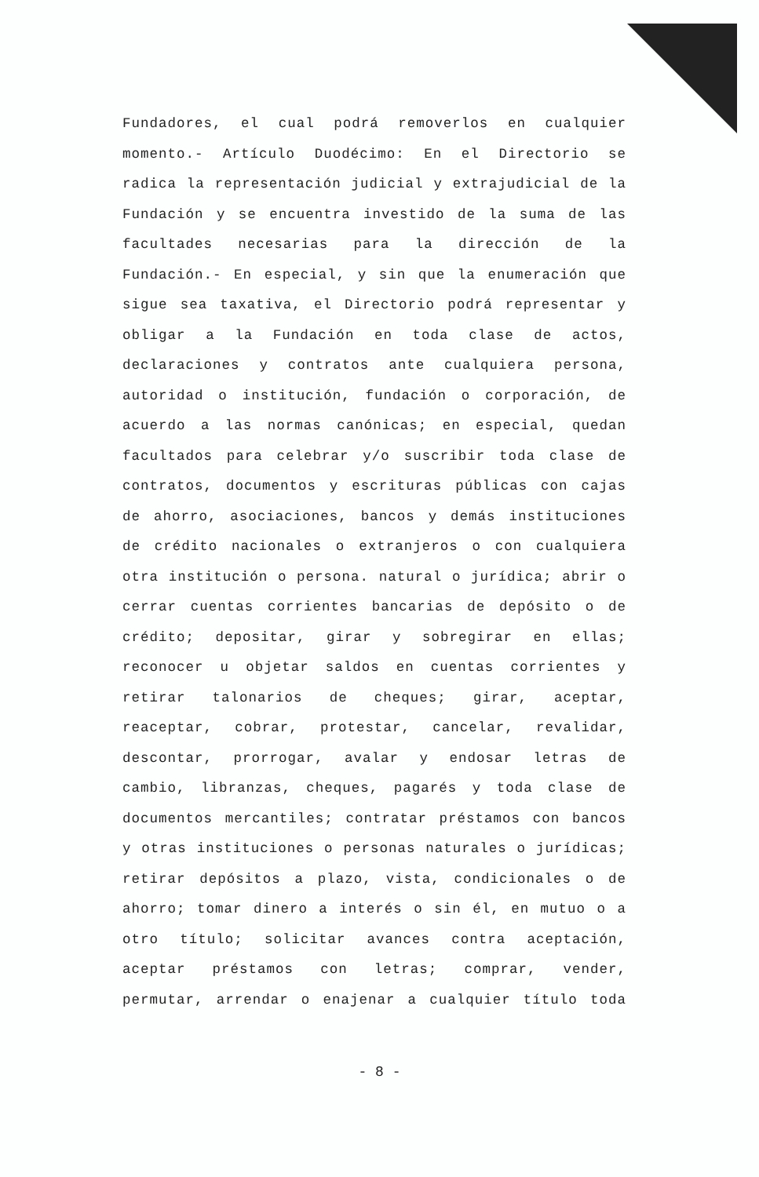Fundadores, el cual podrá removerlos en cualquier momento.- Artículo Duodécimo: En el Directorio se radica la representación judicial y extrajudicial de la Fundación y se encuentra investido de la suma de las facultades necesarias para la dirección de la Fundación.- En especial, y sin que la enumeración que sigue sea taxativa, el Directorio podrá representar y obligar a la Fundación en toda clase de actos, declaraciones y contratos ante cualquiera persona, autoridad o institución, fundación o corporación, de acuerdo a las normas canónicas; en especial, quedan facultados para celebrar y/o suscribir toda clase de contratos, documentos y escrituras públicas con cajas de ahorro, asociaciones, bancos y demás instituciones de crédito nacionales o extranjeros o con cualquiera otra institución o persona. natural o jurídica; abrir o cerrar cuentas corrientes bancarias de depósito o de crédito; depositar, girar y sobregirar en ellas; reconocer u objetar saldos en cuentas corrientes y retirar talonarios de cheques; girar, aceptar, reaceptar, cobrar, protestar, cancelar, revalidar, descontar, prorrogar, avalar y endosar letras de cambio, libranzas, cheques, pagarés y toda clase de documentos mercantiles; contratar préstamos con bancos y otras instituciones o personas naturales o jurídicas; retirar depósitos a plazo, vista, condicionales o de ahorro; tomar dinero a interés o sin él, en mutuo o a otro título; solicitar avances contra aceptación, aceptar préstamos con letras; comprar, vender, permutar, arrendar o enajenar a cualquier título toda
- 8 -